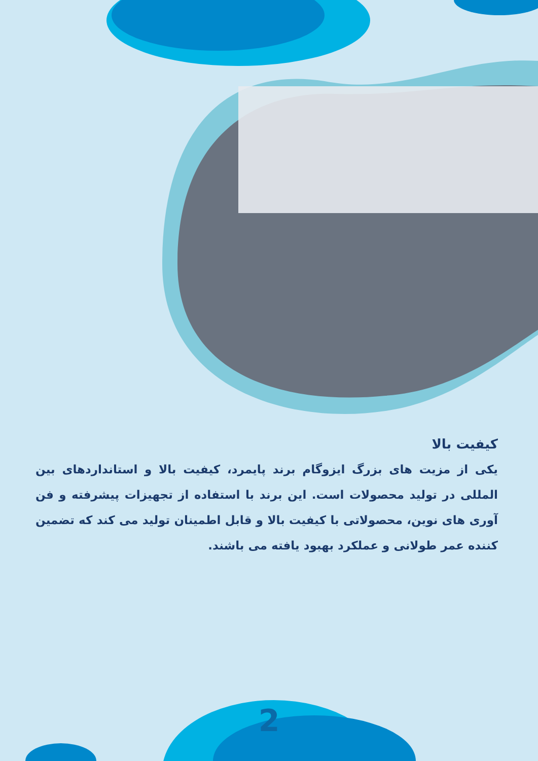کیفیت بالا
یکی از مزیت های بزرگ ایزوگام برند پایمرد، کیفیت بالا و استانداردهای بین المللی در تولید محصولات است. این برند با استفاده از تجهیزات پیشرفته و فن آوری های نوین، محصولاتی با کیفیت بالا و قابل اطمینان تولید می کند که تضمین کننده عمر طولانی و عملکرد بهبود یافته می باشند.
2